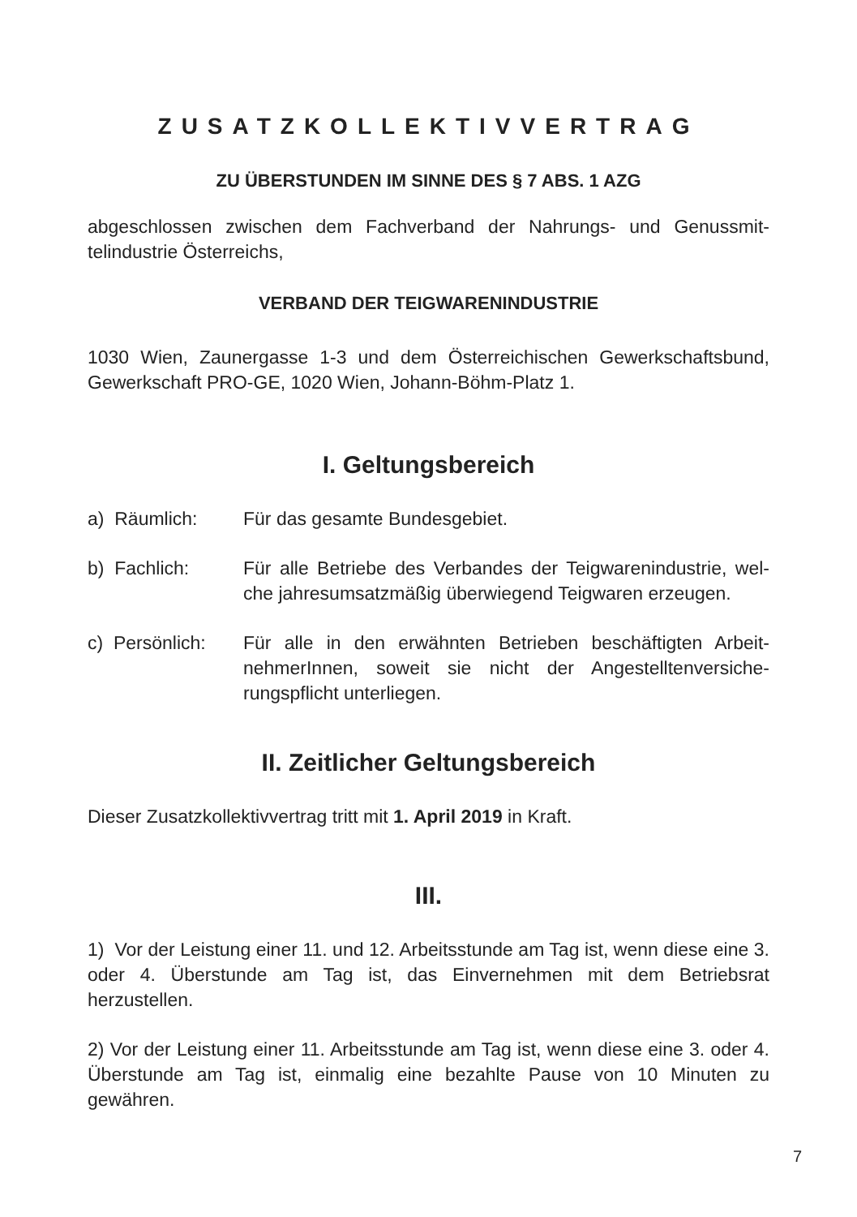ZUSATZKOLLEKTIVVERTRAG
ZU ÜBERSTUNDEN IM SINNE DES § 7 ABS. 1 AZG
abgeschlossen zwischen dem Fachverband der Nahrungs- und Genussmit­telindustrie Österreichs,
VERBAND DER TEIGWARENINDUSTRIE
1030 Wien, Zaunergasse 1-3 und dem Österreichischen Gewerkschafts­bund, Gewerkschaft PRO-GE, 1020 Wien, Johann-Böhm-Platz 1.
I. Geltungsbereich
a) Räumlich: Für das gesamte Bundesgebiet.
b) Fachlich: Für alle Betriebe des Verbandes der Teigwarenindustrie, wel­che jahresumsatzmäßig überwiegend Teigwaren erzeugen.
c) Persönlich:
Für alle in den erwähnten Betrieben beschäftigten Arbeit­nehmerInnen, soweit sie nicht der Angestelltenversiche­rungspflicht unterliegen.
II. Zeitlicher Geltungsbereich
Dieser Zusatzkollektivvertrag tritt mit 1. April 2019 in Kraft.
III.
1) Vor der Leistung einer 11. und 12. Arbeitsstunde am Tag ist, wenn diese eine 3. oder 4. Überstunde am Tag ist, das Einvernehmen mit dem Betriebs­rat herzustellen.
2) Vor der Leistung einer 11. Arbeitsstunde am Tag ist, wenn diese eine 3. oder 4. Überstunde am Tag ist, einmalig eine bezahlte Pause von 10 Minu­ten zu gewähren.
7